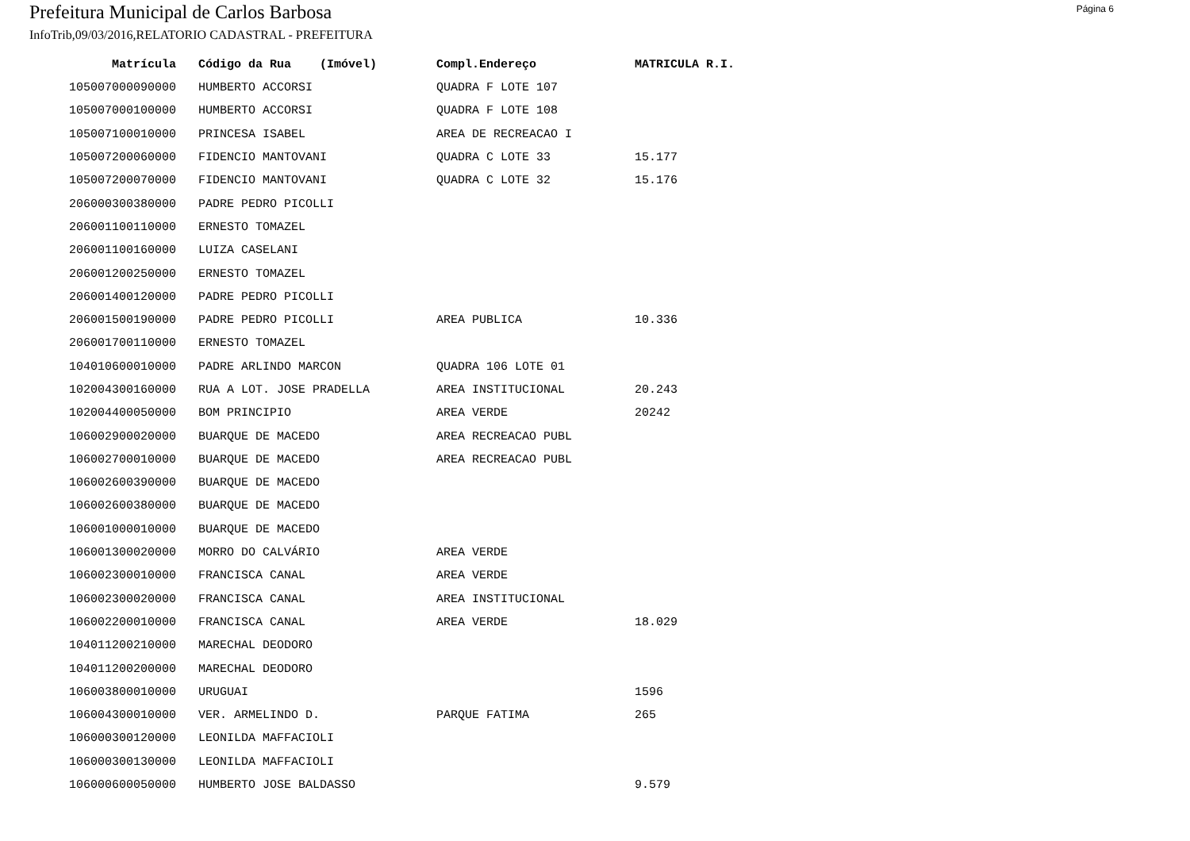Prefeitura Municipal de Carlos Barbosa
Página 6
InfoTrib,09/03/2016,RELATORIO CADASTRAL - PREFEITURA
| Matrícula | Código da Rua (Imóvel) | Compl.Endereço | MATRICULA R.I. |
| --- | --- | --- | --- |
| 105007000090000 | HUMBERTO ACCORSI | QUADRA F LOTE 107 | |
| 105007000100000 | HUMBERTO ACCORSI | QUADRA F LOTE 108 | |
| 105007100010000 | PRINCESA ISABEL | AREA DE RECREACAO I | |
| 105007200060000 | FIDENCIO MANTOVANI | QUADRA C LOTE 33 | 15.177 |
| 105007200070000 | FIDENCIO MANTOVANI | QUADRA C LOTE 32 | 15.176 |
| 206000300380000 | PADRE PEDRO PICOLLI | | |
| 206001100110000 | ERNESTO TOMAZEL | | |
| 206001100160000 | LUIZA CASELANI | | |
| 206001200250000 | ERNESTO TOMAZEL | | |
| 206001400120000 | PADRE PEDRO PICOLLI | | |
| 206001500190000 | PADRE PEDRO PICOLLI | AREA PUBLICA | 10.336 |
| 206001700110000 | ERNESTO TOMAZEL | | |
| 104010600010000 | PADRE ARLINDO MARCON | QUADRA 106 LOTE 01 | |
| 102004300160000 | RUA A LOT. JOSE PRADELLA | AREA INSTITUCIONAL | 20.243 |
| 102004400050000 | BOM PRINCIPIO | AREA VERDE | 20242 |
| 106002900020000 | BUARQUE DE MACEDO | AREA RECREACAO PUBL | |
| 106002700010000 | BUARQUE DE MACEDO | AREA RECREACAO PUBL | |
| 106002600390000 | BUARQUE DE MACEDO | | |
| 106002600380000 | BUARQUE DE MACEDO | | |
| 106001000010000 | BUARQUE DE MACEDO | | |
| 106001300020000 | MORRO DO CALVÁRIO | AREA VERDE | |
| 106002300010000 | FRANCISCA CANAL | AREA VERDE | |
| 106002300020000 | FRANCISCA CANAL | AREA INSTITUCIONAL | |
| 106002200010000 | FRANCISCA CANAL | AREA VERDE | 18.029 |
| 104011200210000 | MARECHAL DEODORO | | |
| 104011200200000 | MARECHAL DEODORO | | |
| 106003800010000 | URUGUAI | | 1596 |
| 106004300010000 | VER. ARMELINDO D. | PARQUE FATIMA | 265 |
| 106000300120000 | LEONILDA MAFFACIOLI | | |
| 106000300130000 | LEONILDA MAFFACIOLI | | |
| 106000600050000 | HUMBERTO JOSE BALDASSO | | 9.579 |